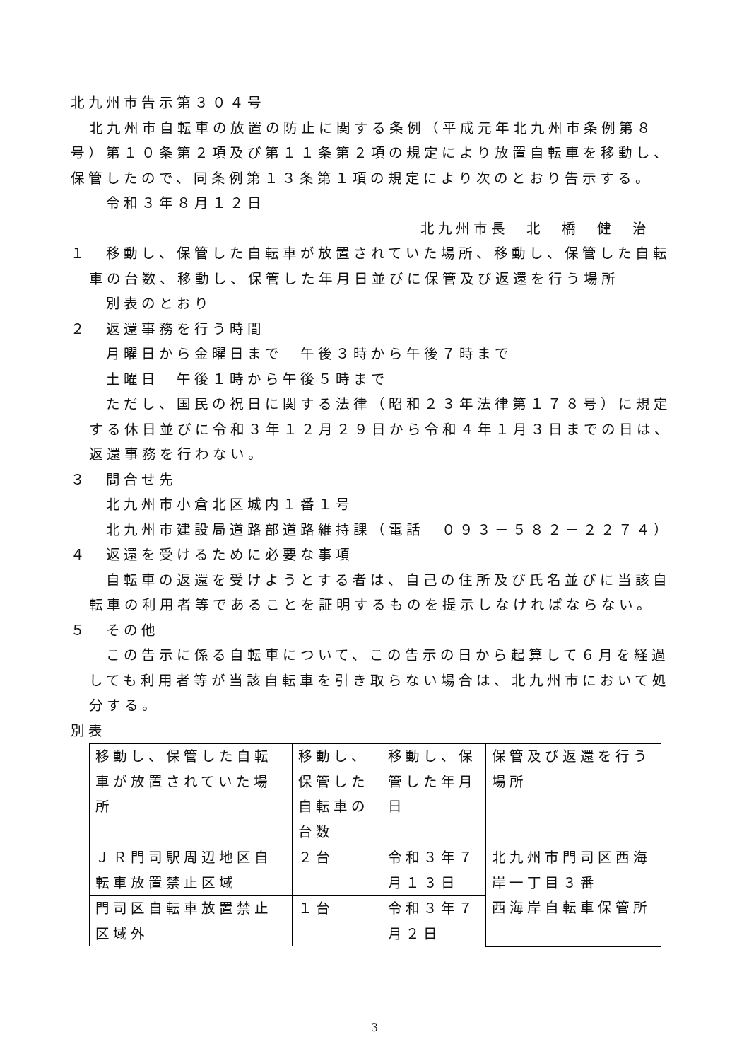北九州市告示第３０４号
北九州市自転車の放置の防止に関する条例（平成元年北九州市条例第８号）第１０条第２項及び第１１条第２項の規定により放置自転車を移動し、保管したので、同条例第１３条第１項の規定により次のとおり告示する。
令和３年８月１２日
北九州市長　北　橋　健　治
１　移動し、保管した自転車が放置されていた場所、移動し、保管した自転車の台数、移動し、保管した年月日並びに保管及び返還を行う場所
別表のとおり
２　返還事務を行う時間
月曜日から金曜日まで　午後３時から午後７時まで
土曜日　午後１時から午後５時まで
ただし、国民の祝日に関する法律（昭和２３年法律第１７８号）に規定する休日並びに令和３年１２月２９日から令和４年１月３日までの日は、返還事務を行わない。
３　問合せ先
北九州市小倉北区城内１番１号
北九州市建設局道路部道路維持課（電話　０９３－５８２－２２７４）
４　返還を受けるために必要な事項
自転車の返還を受けようとする者は、自己の住所及び氏名並びに当該自転車の利用者等であることを証明するものを提示しなければならない。
５　その他
この告示に係る自転車について、この告示の日から起算して６月を経過しても利用者等が当該自転車を引き取らない場合は、北九州市において処分する。
別表
| 移動し、保管した自転車が放置されていた場所 | 移動し、保管した自転車の台数 | 移動し、保管した年月日 | 保管及び返還を行う場所 |
| ＪＲ門司駅周辺地区自転車放置禁止区域 | ２台 | 令和３年７月１３日 | 北九州市門司区西海岸一丁目３番 西海岸自転車保管所 |
| 門司区自転車放置禁止区域外 | １台 | 令和３年７月２日 | |
3